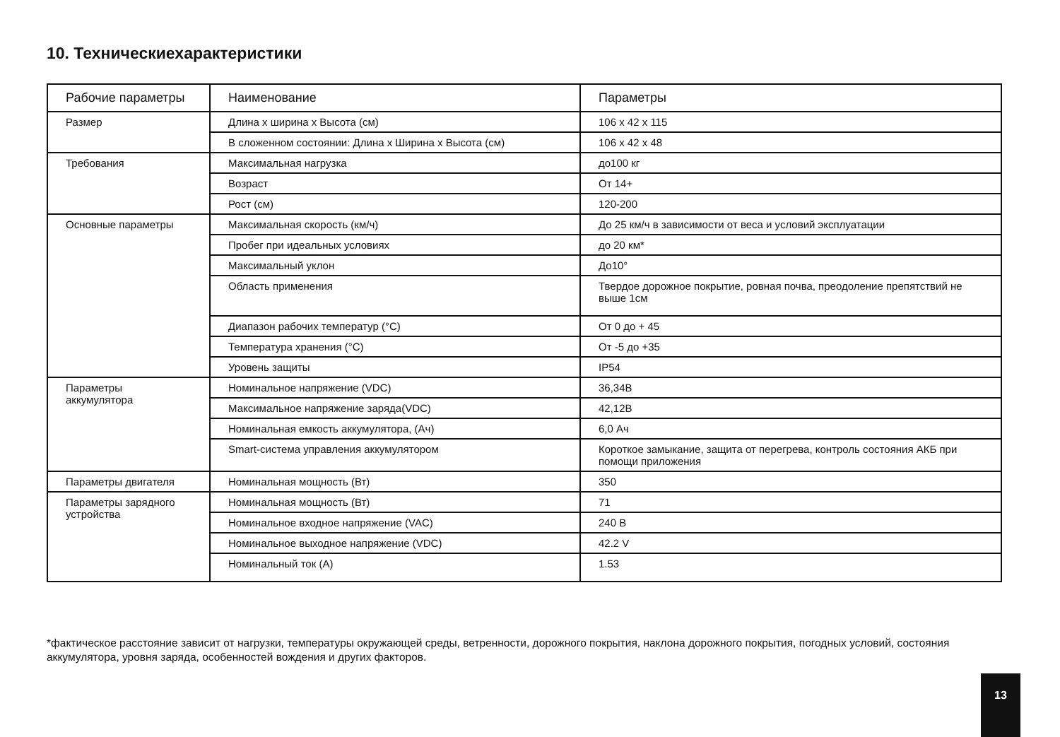10. Техническиехарактеристики
| Рабочие параметры | Наименование | Параметры |
| --- | --- | --- |
| Размер | Длина х ширина х Высота (см) | 106 х 42 х 115 |
| | В сложенном состоянии: Длина х Ширина х Высота (см) | 106 х 42 х 48 |
| Требования | Максимальная нагрузка | до100 кг |
| | Возраст | От 14+ |
| | Рост (см) | 120-200 |
| Основные параметры | Максимальная скорость (км/ч) | До 25 км/ч в зависимости от веса и условий эксплуатации |
| | Пробег при идеальных условиях | до 20 км* |
| | Максимальный уклон | До10° |
| | Область применения | Твердое дорожное покрытие, ровная почва, преодоление препятствий не выше 1см |
| | Диапазон рабочих температур (°C) | От 0 до + 45 |
| | Температура хранения (°C) | От -5 до +35 |
| | Уровень защиты | IP54 |
| Параметры аккумулятора | Номинальное напряжение (VDC) | 36,34В |
| | Максимальное напряжение заряда(VDC) | 42,12В |
| | Номинальная емкость аккумулятора, (Ач) | 6,0 Ач |
| | Smart-система управления аккумулятором | Короткое замыкание, защита от перегрева, контроль состояния АКБ при помощи приложения |
| Параметры двигателя | Номинальная мощность (Вт) | 350 |
| Параметры зарядного устройства | Номинальная мощность (Вт) | 71 |
| | Номинальное входное напряжение (VAC) | 240 В |
| | Номинальное выходное напряжение (VDC) | 42.2 V |
| | Номинальный ток (A) | 1.53 |
*фактическое расстояние зависит от нагрузки, температуры окружающей среды, ветренности, дорожного покрытия, наклона дорожного покрытия, погодных условий, состояния аккумулятора, уровня заряда, особенностей вождения и других факторов.
13